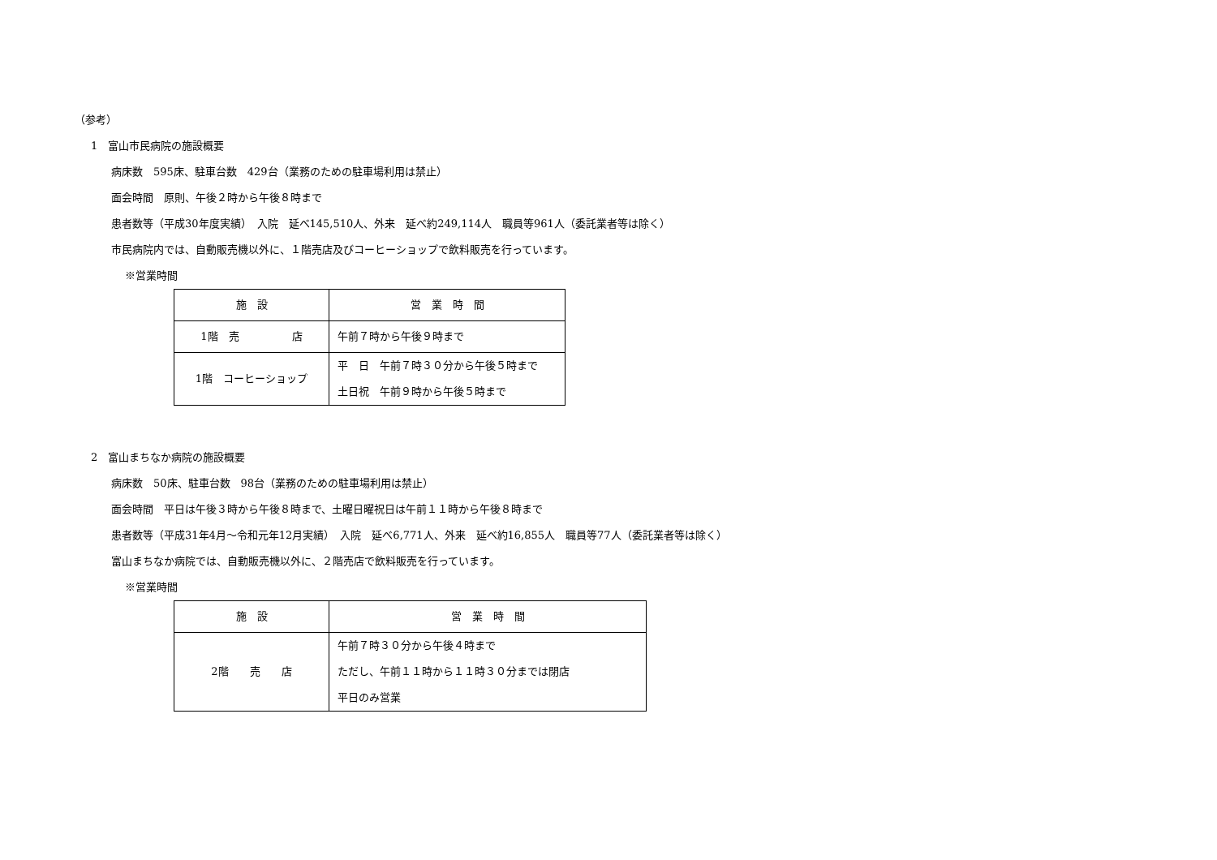（参考）
1　富山市民病院の施設概要
病床数　595床、駐車台数　429台（業務のための駐車場利用は禁止）
面会時間　原則、午後２時から午後８時まで
患者数等（平成30年度実績）　入院　延べ145,510人、外来　延べ約249,114人　職員等961人（委託業者等は除く）
市民病院内では、自動販売機以外に、１階売店及びコーヒーショップで飲料販売を行っています。
※営業時間
| 施 設 | 営 業 時 間 |
| --- | --- |
| 1階 売 店 | 午前７時から午後９時まで |
| 1階 コーヒーショップ | 平 日 午前７時３０分から午後５時まで 土日祝 午前９時から午後５時まで |
2　富山まちなか病院の施設概要
病床数　50床、駐車台数　98台（業務のための駐車場利用は禁止）
面会時間　平日は午後３時から午後８時まで、土曜日曜祝日は午前１１時から午後８時まで
患者数等（平成31年4月～令和元年12月実績）　入院　延べ6,771人、外来　延べ約16,855人　職員等77人（委託業者等は除く）
富山まちなか病院では、自動販売機以外に、２階売店で飲料販売を行っています。
※営業時間
| 施 設 | 営 業 時 間 |
| --- | --- |
| 2階 売 店 | 午前７時３０分から午後４時まで ただし、午前１１時から１１時３０分までは閉店 平日のみ営業 |